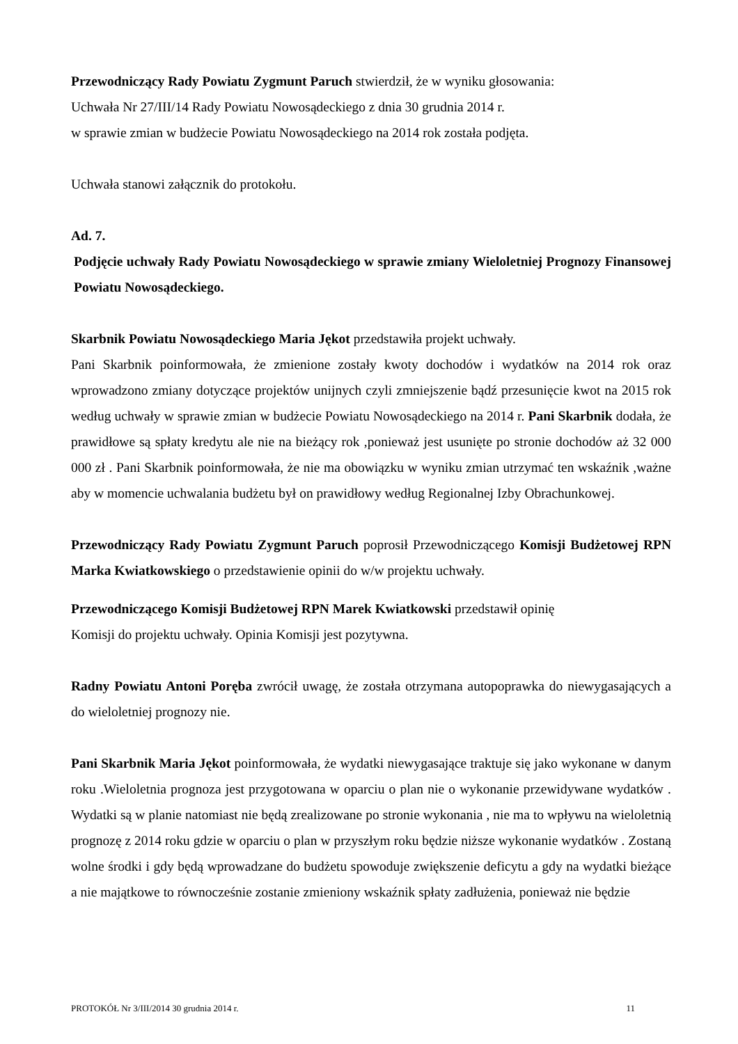Przewodniczący Rady Powiatu Zygmunt Paruch stwierdził, że w wyniku głosowania:
Uchwała Nr 27/III/14 Rady Powiatu Nowosądeckiego z dnia 30 grudnia 2014 r.
w sprawie zmian w budżecie Powiatu Nowosądeckiego na 2014 rok została podjęta.
Uchwała stanowi załącznik do protokołu.
Ad. 7.
Podjęcie uchwały Rady Powiatu Nowosądeckiego w sprawie zmiany Wieloletniej Prognozy Finansowej Powiatu Nowosądeckiego.
Skarbnik Powiatu Nowosądeckiego Maria Jękot przedstawiła projekt uchwały.
Pani Skarbnik poinformowała, że zmienione zostały kwoty dochodów i wydatków na 2014 rok oraz wprowadzono zmiany dotyczące projektów unijnych czyli zmniejszenie bądź przesunięcie kwot na 2015 rok według uchwały w sprawie zmian w budżecie Powiatu Nowosądeckiego na 2014 r. Pani Skarbnik dodała, że prawidłowe są spłaty kredytu ale nie na bieżący rok ,ponieważ jest usunięte po stronie dochodów aż 32 000 000 zł . Pani Skarbnik poinformowała, że nie ma obowiązku w wyniku zmian utrzymać ten wskaźnik ,ważne aby w momencie uchwalania budżetu był on prawidłowy według Regionalnej Izby Obrachunkowej.
Przewodniczący Rady Powiatu Zygmunt Paruch poprosił Przewodniczącego Komisji Budżetowej RPN Marka Kwiatkowskiego o przedstawienie opinii do w/w projektu uchwały.
Przewodniczącego Komisji Budżetowej RPN Marek Kwiatkowski przedstawił opinię
Komisji do projektu uchwały. Opinia Komisji jest pozytywna.
Radny Powiatu Antoni Poręba zwrócił uwagę, że została otrzymana autopoprawka do niewygasających a do wieloletniej prognozy nie.
Pani Skarbnik Maria Jękot poinformowała, że wydatki niewygasające traktuje się jako wykonane w danym roku .Wieloletnia prognoza jest przygotowana w oparciu o plan nie o wykonanie przewidywane wydatków . Wydatki są w planie natomiast nie będą zrealizowane po stronie wykonania , nie ma to wpływu na wieloletnią prognozę z 2014 roku gdzie w oparciu o plan w przyszłym roku będzie niższe wykonanie wydatków . Zostaną wolne środki i gdy będą wprowadzane do budżetu spowoduje zwiększenie deficytu a gdy na wydatki bieżące a nie majątkowe to równocześnie zostanie zmieniony wskaźnik spłaty zadłużenia, ponieważ nie będzie
PROTOKÓŁ Nr 3/III/2014 30 grudnia 2014 r. 11